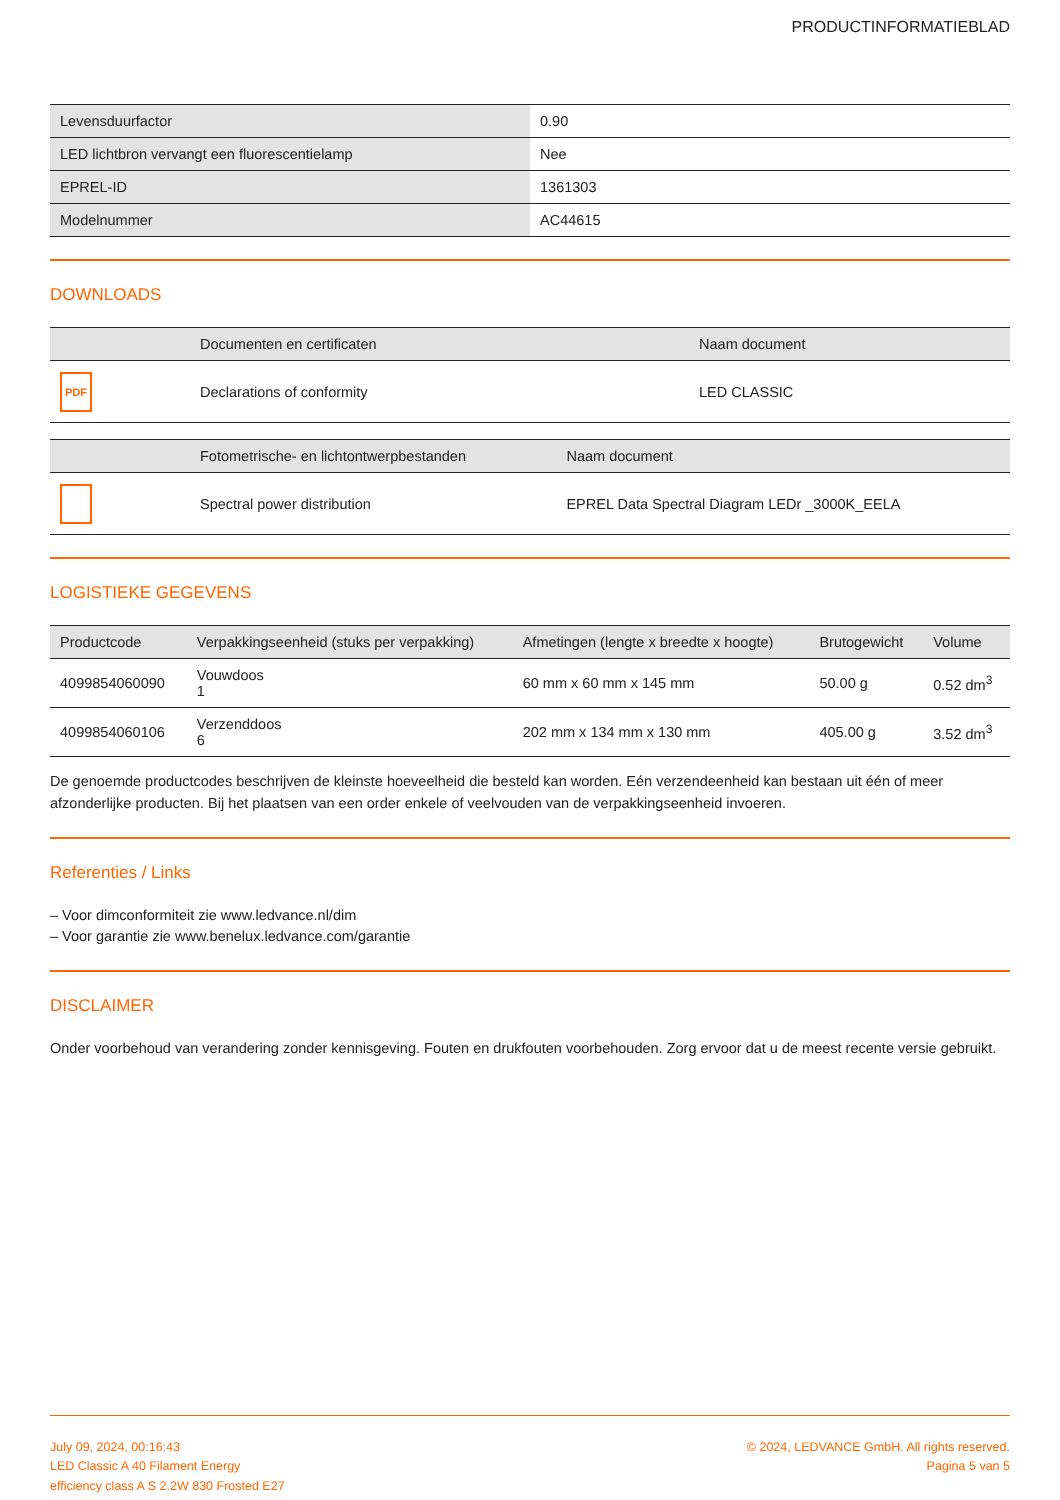PRODUCTINFORMATIEBLAD
| Levensduurfactor | 0.90 |
| LED lichtbron vervangt een fluorescentielamp | Nee |
| EPREL-ID | 1361303 |
| Modelnummer | AC44615 |
DOWNLOADS
| | Documenten en certificaten | Naam document |
| --- | --- | --- |
| PDF | Declarations of conformity | LED CLASSIC |
| | Fotometrische- en lichtontwerpbestanden | Naam document |
| --- | --- | --- |
| | Spectral power distribution | EPREL Data Spectral Diagram LEDr _3000K_EELA |
LOGISTIEKE GEGEVENS
| Productcode | Verpakkingseenheid (stuks per verpakking) | Afmetingen (lengte x breedte x hoogte) | Brutogewicht | Volume |
| --- | --- | --- | --- | --- |
| 4099854060090 | Vouwdoos 1 | 60 mm x 60 mm x 145 mm | 50.00 g | 0.52 dm<sup>3</sup> |
| 4099854060106 | Verzenddoos 6 | 202 mm x 134 mm x 130 mm | 405.00 g | 3.52 dm<sup>3</sup> |
De genoemde productcodes beschrijven de kleinste hoeveelheid die besteld kan worden. Eén verzendeenheid kan bestaan uit één of meer afzonderlijke producten. Bij het plaatsen van een order enkele of veelvouden van de verpakkingseenheid invoeren.
Referenties / Links
– Voor dimconformiteit zie www.ledvance.nl/dim
– Voor garantie zie www.benelux.ledvance.com/garantie
DISCLAIMER
Onder voorbehoud van verandering zonder kennisgeving. Fouten en drukfouten voorbehouden. Zorg ervoor dat u de meest recente versie gebruikt.
July 09, 2024, 00:16:43
LED Classic A 40 Filament Energy
efficiency class A S 2.2W 830 Frosted E27
© 2024, LEDVANCE GmbH. All rights reserved.
Pagina 5 van 5